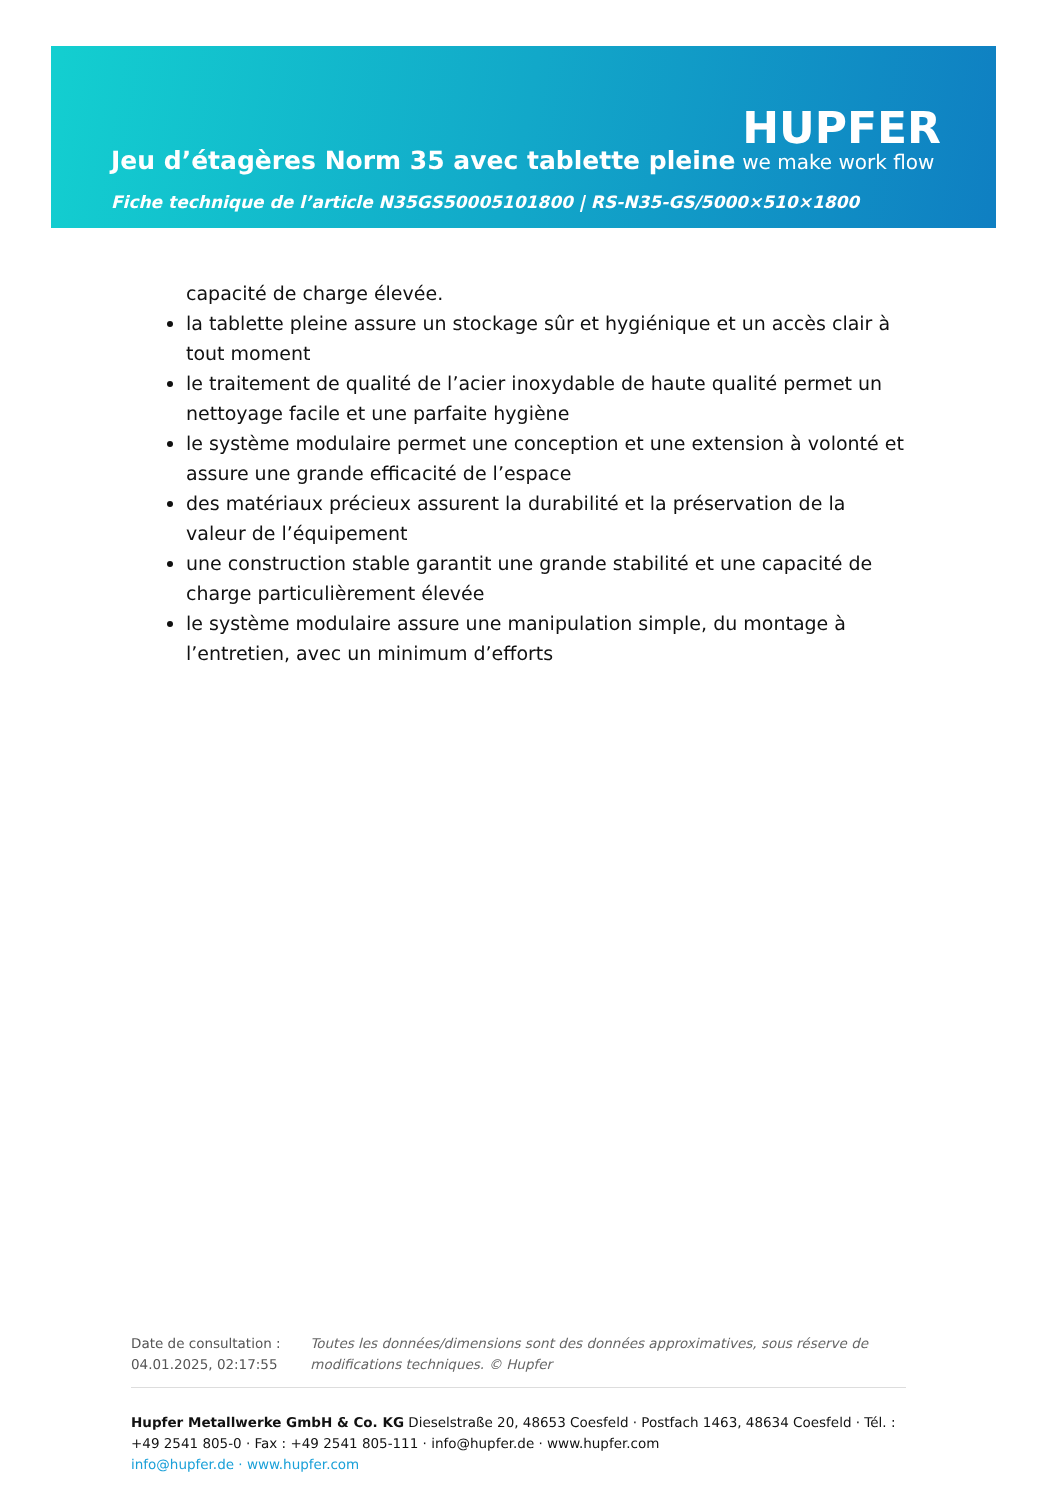Jeu d’étagères Norm 35 avec tablette pleine
Fiche technique de l’article N35GS50005101800 | RS-N35-GS/5000×510×1800
HUPFER
we make work flow
capacité de charge élevée.
la tablette pleine assure un stockage sûr et hygiénique et un accès clair à tout moment
le traitement de qualité de l’acier inoxydable de haute qualité permet un nettoyage facile et une parfaite hygiène
le système modulaire permet une conception et une extension à volonté et assure une grande efficacité de l’espace
des matériaux précieux assurent la durabilité et la préservation de la valeur de l’équipement
une construction stable garantit une grande stabilité et une capacité de charge particulièrement élevée
le système modulaire assure une manipulation simple, du montage à l’entretien, avec un minimum d’efforts
Date de consultation : 04.01.2025, 02:17:55
Toutes les données/dimensions sont des données approximatives, sous réserve de modifications techniques. © Hupfer
Hupfer Metallwerke GmbH & Co. KG Dieselstraße 20, 48653 Coesfeld · Postfach 1463, 48634 Coesfeld · Tél. : +49 2541 805-0 · Fax : +49 2541 805-111 · info@hupfer.de · www.hupfer.com
info@hupfer.de · www.hupfer.com